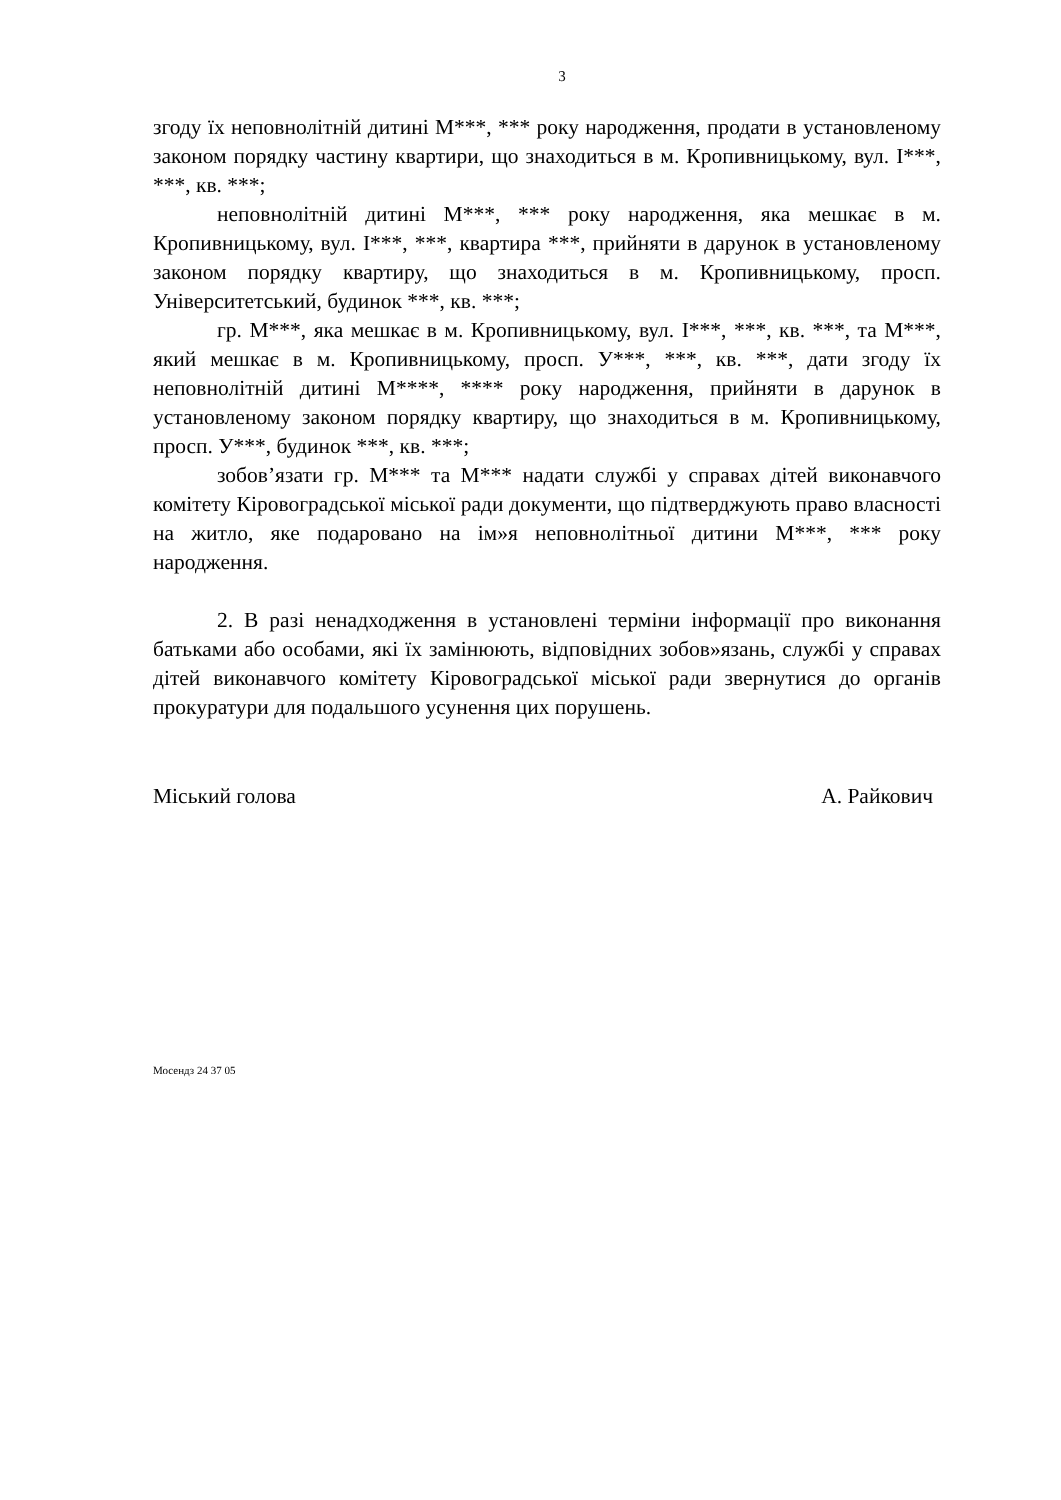3
згоду їх неповнолітній дитині М***, *** року народження, продати в установленому законом порядку частину квартири, що знаходиться в м. Кропивницькому, вул. І***, ***, кв. ***;
неповнолітній дитині М***, *** року народження, яка мешкає в м. Кропивницькому, вул. І***, ***, квартира ***, прийняти в дарунок в установленому законом порядку квартиру, що знаходиться в м. Кропивницькому, просп. Університетський, будинок ***, кв. ***;
гр. М***, яка мешкає в м. Кропивницькому, вул. І***, ***, кв. ***, та М***, який мешкає в м. Кропивницькому, просп. У***, ***, кв. ***, дати згоду їх неповнолітній дитині М****, **** року народження, прийняти в дарунок в установленому законом порядку квартиру, що знаходиться в м. Кропивницькому, просп. У***, будинок ***, кв. ***;
зобов’язати гр. М*** та М*** надати службі у справах дітей виконавчого комітету Кіровоградської міської ради документи, що підтверджують право власності на житло, яке подаровано на ім»я неповнолітньої дитини М***, *** року народження.
2. В разі ненадходження в установлені терміни інформації про виконання батьками або особами, які їх замінюють, відповідних зобов»язань, службі у справах дітей виконавчого комітету Кіровоградської міської ради звернутися до органів прокуратури для подальшого усунення цих порушень.
Міський голова А. Райкович
Мосендз 24 37 05